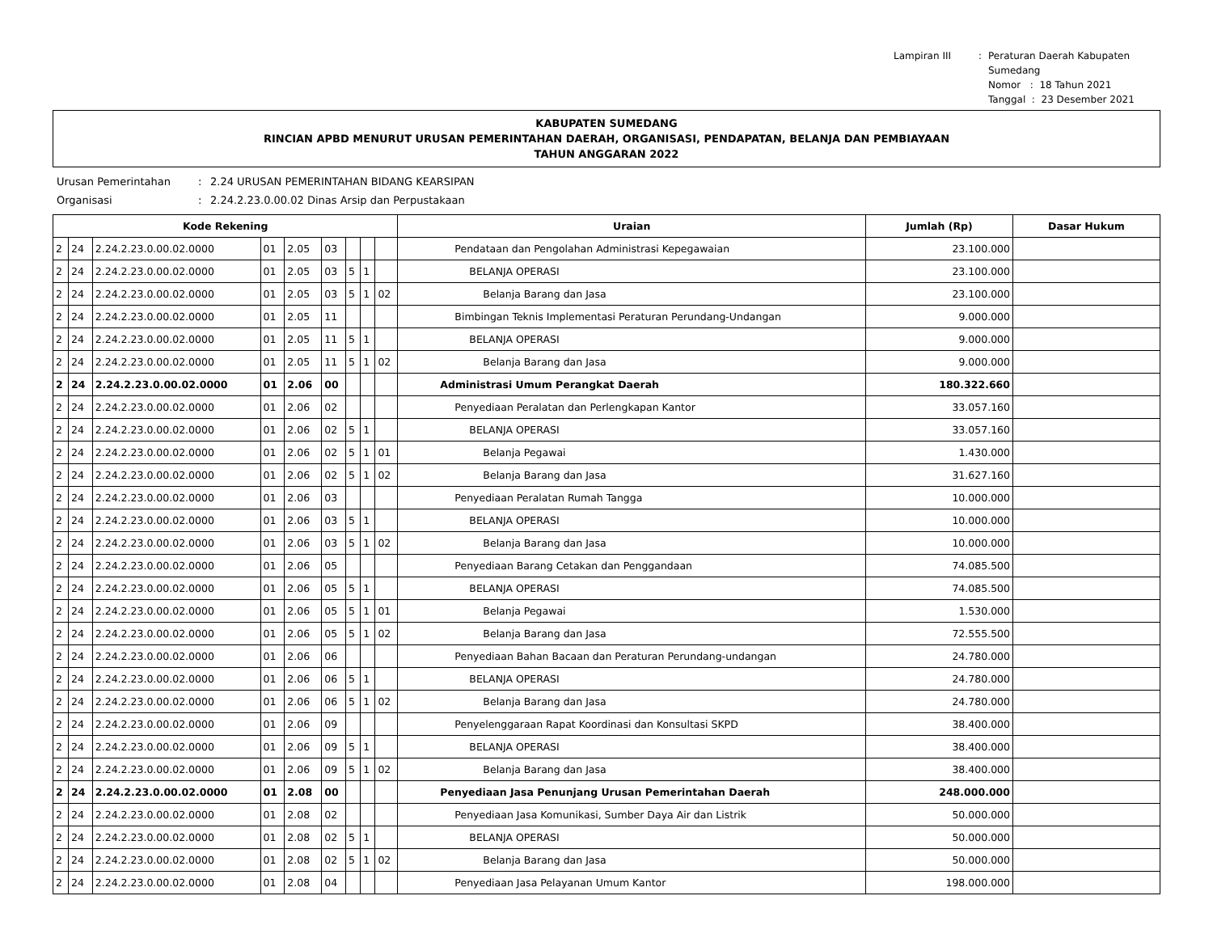Lampiran III
:
Peraturan Daerah Kabupaten Sumedang
Nomor : 18 Tahun 2021
Tanggal : 23 Desember 2021
KABUPATEN SUMEDANG
RINCIAN APBD MENURUT URUSAN PEMERINTAHAN DAERAH, ORGANISASI, PENDAPATAN, BELANJA DAN PEMBIAYAAN
TAHUN ANGGARAN 2022
Urusan Pemerintahan
:
2.24 URUSAN PEMERINTAHAN BIDANG KEARSIPAN
Organisasi
:
2.24.2.23.0.00.02 Dinas Arsip dan Perpustakaan
| Kode Rekening | | | | | | | | | Uraian | Jumlah (Rp) | Dasar Hukum |
| --- | --- | --- | --- | --- | --- | --- | --- | --- | --- | --- | --- |
| 2 | 24 | 2.24.2.23.0.00.02.0000 | 01 | 2.05 | 03 | | | | Pendataan dan Pengolahan Administrasi Kepegawaian | 23.100.000 | |
| 2 | 24 | 2.24.2.23.0.00.02.0000 | 01 | 2.05 | 03 | 5 | 1 | | BELANJA OPERASI | 23.100.000 | |
| 2 | 24 | 2.24.2.23.0.00.02.0000 | 01 | 2.05 | 03 | 5 | 1 | 02 | Belanja Barang dan Jasa | 23.100.000 | |
| 2 | 24 | 2.24.2.23.0.00.02.0000 | 01 | 2.05 | 11 | | | | Bimbingan Teknis Implementasi Peraturan Perundang-Undangan | 9.000.000 | |
| 2 | 24 | 2.24.2.23.0.00.02.0000 | 01 | 2.05 | 11 | 5 | 1 | | BELANJA OPERASI | 9.000.000 | |
| 2 | 24 | 2.24.2.23.0.00.02.0000 | 01 | 2.05 | 11 | 5 | 1 | 02 | Belanja Barang dan Jasa | 9.000.000 | |
| 2 | 24 | 2.24.2.23.0.00.02.0000 | 01 | 2.06 | 00 | | | | Administrasi Umum Perangkat Daerah | 180.322.660 | |
| 2 | 24 | 2.24.2.23.0.00.02.0000 | 01 | 2.06 | 02 | | | | Penyediaan Peralatan dan Perlengkapan Kantor | 33.057.160 | |
| 2 | 24 | 2.24.2.23.0.00.02.0000 | 01 | 2.06 | 02 | 5 | 1 | | BELANJA OPERASI | 33.057.160 | |
| 2 | 24 | 2.24.2.23.0.00.02.0000 | 01 | 2.06 | 02 | 5 | 1 | 01 | Belanja Pegawai | 1.430.000 | |
| 2 | 24 | 2.24.2.23.0.00.02.0000 | 01 | 2.06 | 02 | 5 | 1 | 02 | Belanja Barang dan Jasa | 31.627.160 | |
| 2 | 24 | 2.24.2.23.0.00.02.0000 | 01 | 2.06 | 03 | | | | Penyediaan Peralatan Rumah Tangga | 10.000.000 | |
| 2 | 24 | 2.24.2.23.0.00.02.0000 | 01 | 2.06 | 03 | 5 | 1 | | BELANJA OPERASI | 10.000.000 | |
| 2 | 24 | 2.24.2.23.0.00.02.0000 | 01 | 2.06 | 03 | 5 | 1 | 02 | Belanja Barang dan Jasa | 10.000.000 | |
| 2 | 24 | 2.24.2.23.0.00.02.0000 | 01 | 2.06 | 05 | | | | Penyediaan Barang Cetakan dan Penggandaan | 74.085.500 | |
| 2 | 24 | 2.24.2.23.0.00.02.0000 | 01 | 2.06 | 05 | 5 | 1 | | BELANJA OPERASI | 74.085.500 | |
| 2 | 24 | 2.24.2.23.0.00.02.0000 | 01 | 2.06 | 05 | 5 | 1 | 01 | Belanja Pegawai | 1.530.000 | |
| 2 | 24 | 2.24.2.23.0.00.02.0000 | 01 | 2.06 | 05 | 5 | 1 | 02 | Belanja Barang dan Jasa | 72.555.500 | |
| 2 | 24 | 2.24.2.23.0.00.02.0000 | 01 | 2.06 | 06 | | | | Penyediaan Bahan Bacaan dan Peraturan Perundang-undangan | 24.780.000 | |
| 2 | 24 | 2.24.2.23.0.00.02.0000 | 01 | 2.06 | 06 | 5 | 1 | | BELANJA OPERASI | 24.780.000 | |
| 2 | 24 | 2.24.2.23.0.00.02.0000 | 01 | 2.06 | 06 | 5 | 1 | 02 | Belanja Barang dan Jasa | 24.780.000 | |
| 2 | 24 | 2.24.2.23.0.00.02.0000 | 01 | 2.06 | 09 | | | | Penyelenggaraan Rapat Koordinasi dan Konsultasi SKPD | 38.400.000 | |
| 2 | 24 | 2.24.2.23.0.00.02.0000 | 01 | 2.06 | 09 | 5 | 1 | | BELANJA OPERASI | 38.400.000 | |
| 2 | 24 | 2.24.2.23.0.00.02.0000 | 01 | 2.06 | 09 | 5 | 1 | 02 | Belanja Barang dan Jasa | 38.400.000 | |
| 2 | 24 | 2.24.2.23.0.00.02.0000 | 01 | 2.08 | 00 | | | | Penyediaan Jasa Penunjang Urusan Pemerintahan Daerah | 248.000.000 | |
| 2 | 24 | 2.24.2.23.0.00.02.0000 | 01 | 2.08 | 02 | | | | Penyediaan Jasa Komunikasi, Sumber Daya Air dan Listrik | 50.000.000 | |
| 2 | 24 | 2.24.2.23.0.00.02.0000 | 01 | 2.08 | 02 | 5 | 1 | | BELANJA OPERASI | 50.000.000 | |
| 2 | 24 | 2.24.2.23.0.00.02.0000 | 01 | 2.08 | 02 | 5 | 1 | 02 | Belanja Barang dan Jasa | 50.000.000 | |
| 2 | 24 | 2.24.2.23.0.00.02.0000 | 01 | 2.08 | 04 | | | | Penyediaan Jasa Pelayanan Umum Kantor | 198.000.000 | |